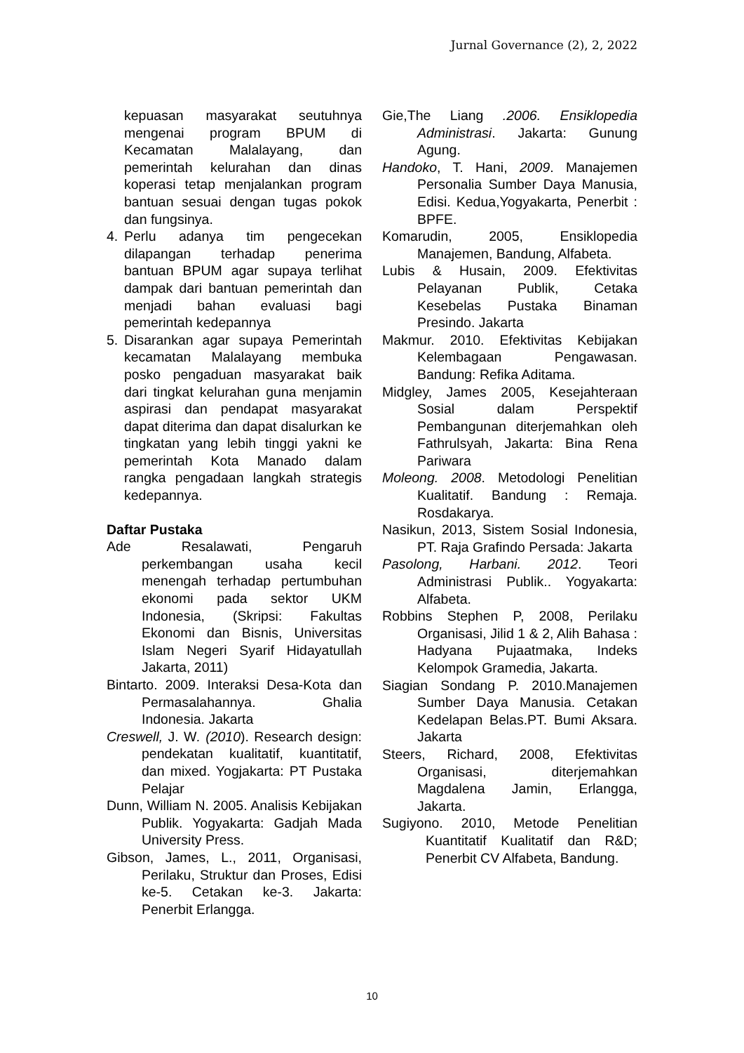Jurnal Governance (2), 2, 2022
kepuasan masyarakat seutuhnya mengenai program BPUM di Kecamatan Malalayang, dan pemerintah kelurahan dan dinas koperasi tetap menjalankan program bantuan sesuai dengan tugas pokok dan fungsinya.
4. Perlu adanya tim pengecekan dilapangan terhadap penerima bantuan BPUM agar supaya terlihat dampak dari bantuan pemerintah dan menjadi bahan evaluasi bagi pemerintah kedepannya
5. Disarankan agar supaya Pemerintah kecamatan Malalayang membuka posko pengaduan masyarakat baik dari tingkat kelurahan guna menjamin aspirasi dan pendapat masyarakat dapat diterima dan dapat disalurkan ke tingkatan yang lebih tinggi yakni ke pemerintah Kota Manado dalam rangka pengadaan langkah strategis kedepannya.
Daftar Pustaka
Ade Resalawati, Pengaruh perkembangan usaha kecil menengah terhadap pertumbuhan ekonomi pada sektor UKM Indonesia, (Skripsi: Fakultas Ekonomi dan Bisnis, Universitas Islam Negeri Syarif Hidayatullah Jakarta, 2011)
Bintarto. 2009. Interaksi Desa-Kota dan Permasalahannya. Ghalia Indonesia. Jakarta
Creswell, J. W. (2010). Research design: pendekatan kualitatif, kuantitatif, dan mixed. Yogjakarta: PT Pustaka Pelajar
Dunn, William N. 2005. Analisis Kebijakan Publik. Yogyakarta: Gadjah Mada University Press.
Gibson, James, L., 2011, Organisasi, Perilaku, Struktur dan Proses, Edisi ke-5. Cetakan ke-3. Jakarta: Penerbit Erlangga.
Gie,The Liang .2006. Ensiklopedia Administrasi. Jakarta: Gunung Agung.
Handoko, T. Hani, 2009. Manajemen Personalia Sumber Daya Manusia, Edisi. Kedua,Yogyakarta, Penerbit : BPFE.
Komarudin, 2005, Ensiklopedia Manajemen, Bandung, Alfabeta.
Lubis & Husain, 2009. Efektivitas Pelayanan Publik, Cetaka Kesebelas Pustaka Binaman Presindo. Jakarta
Makmur. 2010. Efektivitas Kebijakan Kelembagaan Pengawasan. Bandung: Refika Aditama.
Midgley, James 2005, Kesejahteraan Sosial dalam Perspektif Pembangunan diterjemahkan oleh Fathrulsyah, Jakarta: Bina Rena Pariwara
Moleong. 2008. Metodologi Penelitian Kualitatif. Bandung : Remaja. Rosdakarya.
Nasikun, 2013, Sistem Sosial Indonesia, PT. Raja Grafindo Persada: Jakarta
Pasolong, Harbani. 2012. Teori Administrasi Publik.. Yogyakarta: Alfabeta.
Robbins Stephen P, 2008, Perilaku Organisasi, Jilid 1 & 2, Alih Bahasa : Hadyana Pujaatmaka, Indeks Kelompok Gramedia, Jakarta.
Siagian Sondang P. 2010.Manajemen Sumber Daya Manusia. Cetakan Kedelapan Belas.PT. Bumi Aksara. Jakarta
Steers, Richard, 2008, Efektivitas Organisasi, diterjemahkan Magdalena Jamin, Erlangga, Jakarta.
Sugiyono. 2010, Metode Penelitian Kuantitatif Kualitatif dan R&D; Penerbit CV Alfabeta, Bandung.
10